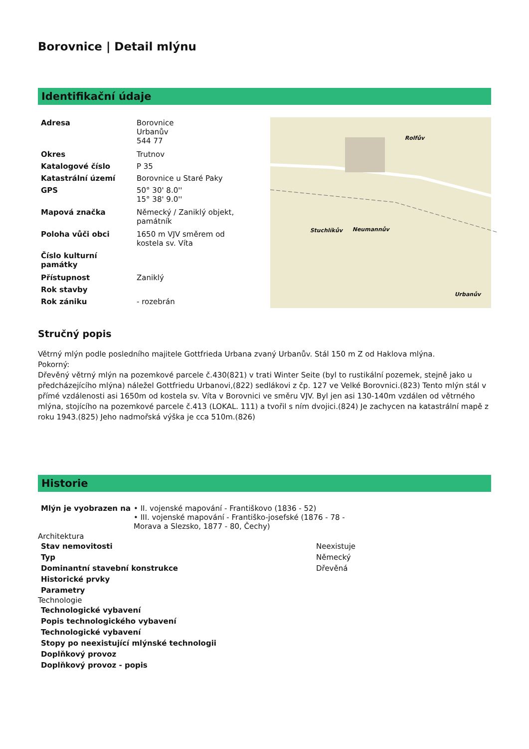Borovnice | Detail mlýnu
Identifikační údaje
| Adresa | Borovnice Urbanův 544 77 |
| Okres | Trutnov |
| Katalogové číslo | P 35 |
| Katastrální území | Borovnice u Staré Paky |
| GPS | 50° 30' 8.0'' 15° 38' 9.0'' |
| Mapová značka | Německý / Zaniklý objekt, památník |
| Poloha vůči obci | 1650 m VJV směrem od kostela sv. Víta |
| Číslo kulturní památky | |
| Přístupnost | Zaniklý |
| Rok stavby | |
| Rok zániku | - rozebrán |
Rolfův
Stuchlíkův Neumannův
Urbanův
Stručný popis
Větrný mlýn podle posledního majitele Gottfrieda Urbana zvaný Urbanův. Stál 150 m Z od Haklova mlýna.
Pokorný:
Dřevěný větrný mlýn na pozemkové parcele č.430(821) v trati Winter Seite (byl to rustikální pozemek, stejně jako u předcházejícího mlýna) náležel Gottfriedu Urbanovi,(822) sedlákovi z čp. 127 ve Velké Borovnici.(823) Tento mlýn stál v přímé vzdálenosti asi 1650m od kostela sv. Víta v Borovnici ve směru VJV. Byl jen asi 130-140m vzdálen od větrného mlýna, stojícího na pozemkové parcele č.413 (LOKAL. 111) a tvořil s ním dvojici.(824) Je zachycen na katastrální mapě z roku 1943.(825) Jeho nadmořská výška je cca 510m.(826)
Historie
| Mlýn je vyobrazen na | • II. vojenské mapování - Františkovo (1836 - 52) • III. vojenské mapování - Františko-josefské (1876 - 78 - Morava a Slezsko, 1877 - 80, Čechy) |
Architektura
| Stav nemovitosti | Neexistuje |
| Typ | Německý |
| Dominantní stavební konstrukce | Dřevěná |
| Historické prvky | |
| Parametry | |
Technologie
| Technologické vybavení |
| --- |
| Popis technologického vybavení |
| Technologické vybavení |
| Stopy po neexistující mlýnské technologii |
| Doplňkový provoz |
| Doplňkový provoz - popis |